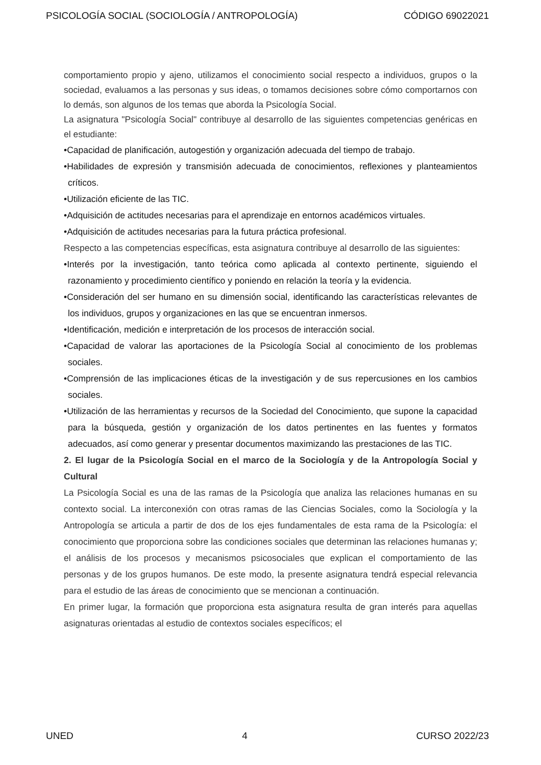PSICOLOGÍA SOCIAL (SOCIOLOGÍA / ANTROPOLOGÍA) CÓDIGO 69022021
comportamiento propio y ajeno, utilizamos el conocimiento social respecto a individuos, grupos o la sociedad, evaluamos a las personas y sus ideas, o tomamos decisiones sobre cómo comportarnos con lo demás, son algunos de los temas que aborda la Psicología Social.
La asignatura "Psicología Social" contribuye al desarrollo de las siguientes competencias genéricas en el estudiante:
•Capacidad de planificación, autogestión y organización adecuada del tiempo de trabajo.
•Habilidades de expresión y transmisión adecuada de conocimientos, reflexiones y planteamientos críticos.
•Utilización eficiente de las TIC.
•Adquisición de actitudes necesarias para el aprendizaje en entornos académicos virtuales.
•Adquisición de actitudes necesarias para la futura práctica profesional.
Respecto a las competencias específicas, esta asignatura contribuye al desarrollo de las siguientes:
•Interés por la investigación, tanto teórica como aplicada al contexto pertinente, siguiendo el razonamiento y procedimiento científico y poniendo en relación la teoría y la evidencia.
•Consideración del ser humano en su dimensión social, identificando las características relevantes de los individuos, grupos y organizaciones en las que se encuentran inmersos.
•Identificación, medición e interpretación de los procesos de interacción social.
•Capacidad de valorar las aportaciones de la Psicología Social al conocimiento de los problemas sociales.
•Comprensión de las implicaciones éticas de la investigación y de sus repercusiones en los cambios sociales.
•Utilización de las herramientas y recursos de la Sociedad del Conocimiento, que supone la capacidad para la búsqueda, gestión y organización de los datos pertinentes en las fuentes y formatos adecuados, así como generar y presentar documentos maximizando las prestaciones de las TIC.
2. El lugar de la Psicología Social en el marco de la Sociología y de la Antropología Social y Cultural
La Psicología Social es una de las ramas de la Psicología que analiza las relaciones humanas en su contexto social. La interconexión con otras ramas de las Ciencias Sociales, como la Sociología y la Antropología se articula a partir de dos de los ejes fundamentales de esta rama de la Psicología: el conocimiento que proporciona sobre las condiciones sociales que determinan las relaciones humanas y; el análisis de los procesos y mecanismos psicosociales que explican el comportamiento de las personas y de los grupos humanos. De este modo, la presente asignatura tendrá especial relevancia para el estudio de las áreas de conocimiento que se mencionan a continuación.
En primer lugar, la formación que proporciona esta asignatura resulta de gran interés para aquellas asignaturas orientadas al estudio de contextos sociales específicos; el
UNED 4 CURSO 2022/23